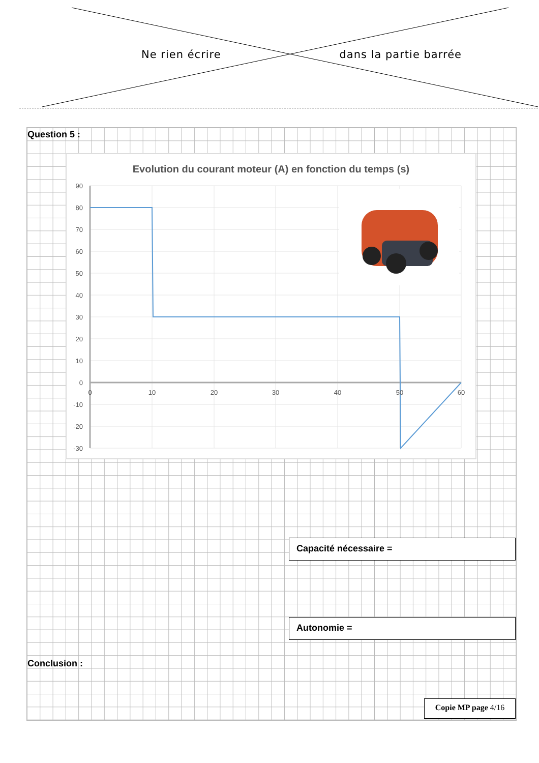Ne rien écrire dans la partie barrée
Question 5 :
Evolution du courant moteur (A) en fonction du temps (s)
90
80
70
60
50
40
30
20
10
0
-10
-20
-30
0
10
20
30
40
50
60
Capacité nécessaire =
Autonomie =
Conclusion :
Copie MP page 4/16